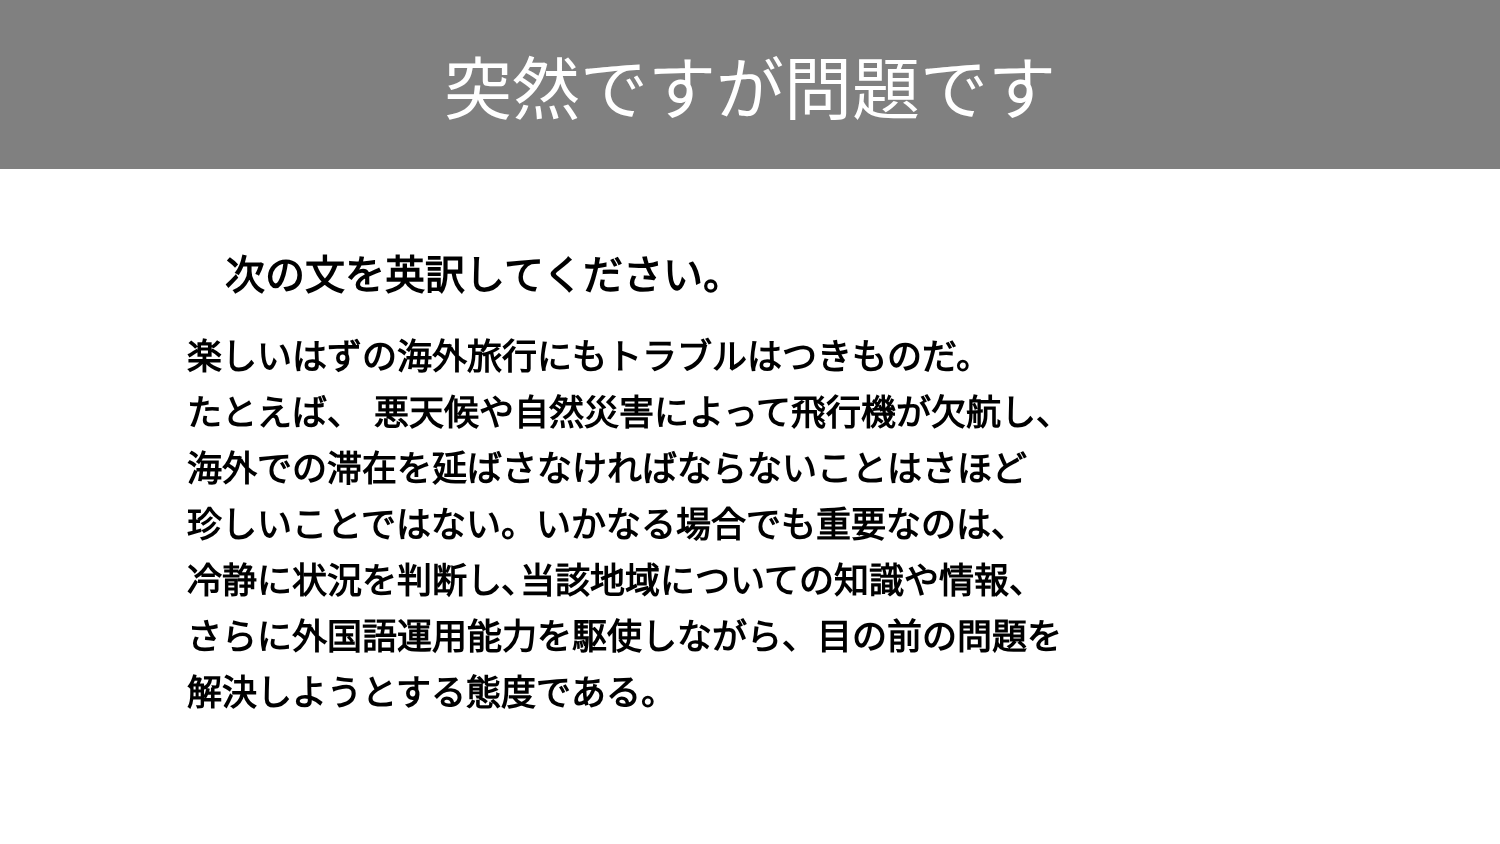突然ですが問題です
次の文を英訳してください。
楽しいはずの海外旅行にもトラブルはつきものだ。
たとえば、 悪天候や自然災害によって飛行機が欠航し、
海外での滞在を延ばさなければならないことはさほど
珍しいことではない。いかなる場合でも重要なのは、
冷静に状況を判断し､当該地域についての知識や情報、
さらに外国語運用能力を駆使しながら、目の前の問題を
解決しようとする態度である。